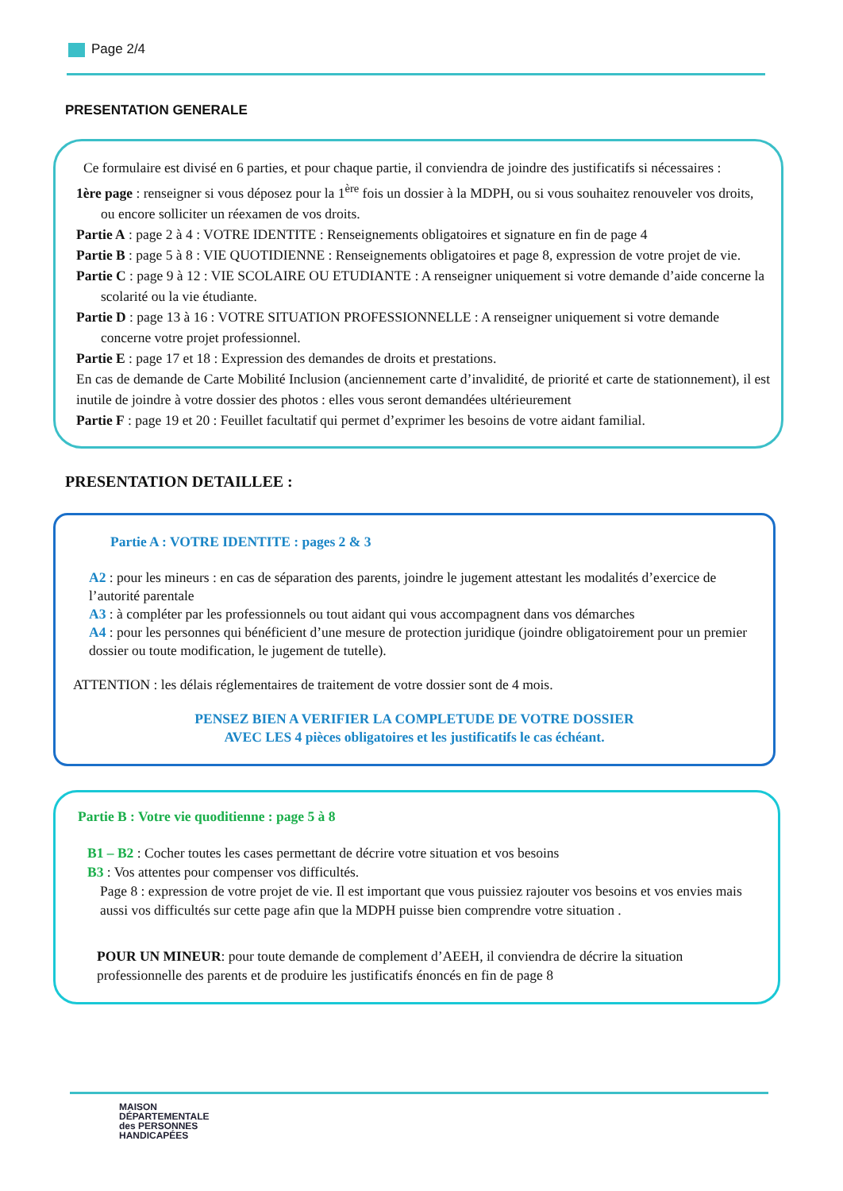Page 2/4
PRESENTATION GENERALE
Ce formulaire est divisé en 6 parties, et pour chaque partie, il conviendra de joindre des justificatifs si nécessaires :
1ère page : renseigner si vous déposez pour la 1<sup>ère</sup> fois un dossier à la MDPH, ou si vous souhaitez renouveler vos droits, ou encore solliciter un réexamen de vos droits.
Partie A : page 2 à 4 : VOTRE IDENTITE : Renseignements obligatoires et signature en fin de page 4
Partie B : page 5 à 8 : VIE QUOTIDIENNE : Renseignements obligatoires et page 8, expression de votre projet de vie.
Partie C : page 9 à 12 : VIE SCOLAIRE OU ETUDIANTE : A renseigner uniquement si votre demande d’aide concerne la scolarité ou la vie étudiante.
Partie D : page 13 à 16 : VOTRE SITUATION PROFESSIONNELLE : A renseigner uniquement si votre demande concerne votre projet professionnel.
Partie E : page 17 et 18 : Expression des demandes de droits et prestations.
En cas de demande de Carte Mobilité Inclusion (anciennement carte d’invalidité, de priorité et carte de stationnement), il est inutile de joindre à votre dossier des photos : elles vous seront demandées ultérieurement
Partie F : page 19 et 20 : Feuillet facultatif qui permet d’exprimer les besoins de votre aidant familial.
PRESENTATION DETAILLEE :
Partie A : VOTRE IDENTITE : pages 2 & 3
A2 : pour les mineurs : en cas de séparation des parents, joindre le jugement attestant les modalités d’exercice de l’autorité parentale
A3 : à compléter par les professionnels ou tout aidant qui vous accompagnent dans vos démarches
A4 : pour les personnes qui bénéficient d’une mesure de protection juridique (joindre obligatoirement pour un premier dossier ou toute modification, le jugement de tutelle).
ATTENTION : les délais réglementaires de traitement de votre dossier sont de 4 mois.
PENSEZ BIEN A VERIFIER LA COMPLETUDE DE VOTRE DOSSIER
AVEC LES 4 pièces obligatoires et les justificatifs le cas échéant.
Partie B : Votre vie quoditienne : page 5 à 8
B1 – B2 : Cocher toutes les cases permettant de décrire votre situation et vos besoins
B3 : Vos attentes pour compenser vos difficultés.
Page 8 : expression de votre projet de vie. Il est important que vous puissiez rajouter vos besoins et vos envies mais aussi vos difficultés sur cette page afin que la MDPH puisse bien comprendre votre situation .
POUR UN MINEUR: pour toute demande de complement d’AEEH, il conviendra de décrire la situation professionnelle des parents et de produire les justificatifs énoncés en fin de page 8
MAISON
DÉPARTEMENTALE
des PERSONNES
HANDICAPÉES